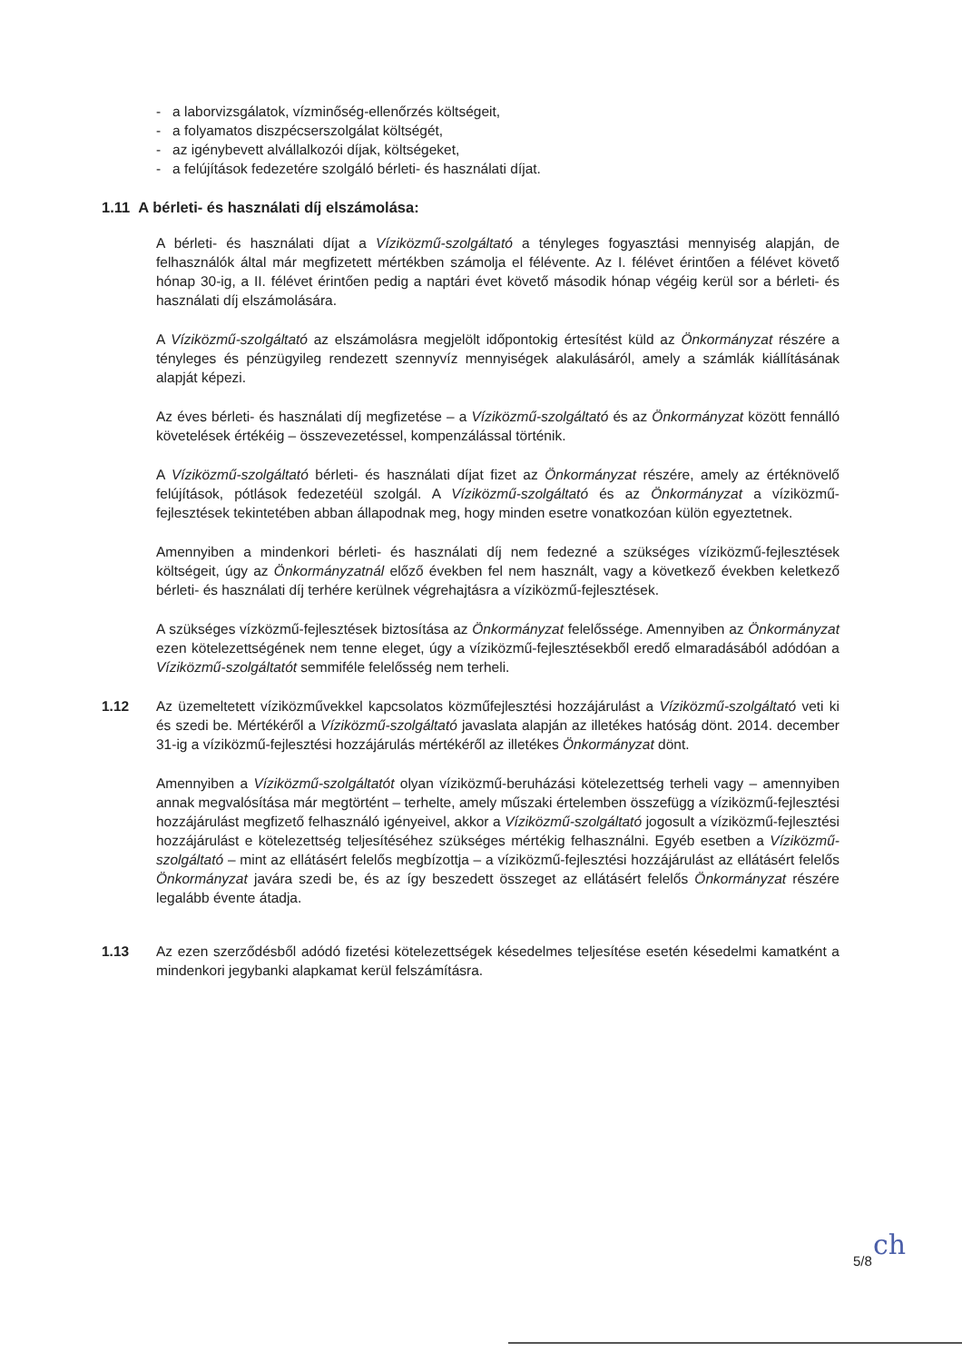- a laborvizsgálatok, vízminőség-ellenőrzés költségeit,
- a folyamatos diszpécserszolgálat költségét,
- az igénybevett alvállalkozói díjak, költségeket,
- a felújítások fedezetére szolgáló bérleti- és használati díjat.
1.11 A bérleti- és használati díj elszámolása:
A bérleti- és használati díjat a Víziközmű-szolgáltató a tényleges fogyasztási mennyiség alapján, de felhasználók által már megfizetett mértékben számolja el félévente. Az I. félévet érintően a félévet követő hónap 30-ig, a II. félévet érintően pedig a naptári évet követő második hónap végéig kerül sor a bérleti- és használati díj elszámolására.
A Víziközmű-szolgáltató az elszámolásra megjelölt időpontokig értesítést küld az Önkormányzat részére a tényleges és pénzügyileg rendezett szennyvíz mennyiségek alakulásáról, amely a számlák kiállításának alapját képezi.
Az éves bérleti- és használati díj megfizetése – a Víziközmű-szolgáltató és az Önkormányzat között fennálló követelések értékéig – összevezetéssel, kompenzálással történik.
A Víziközmű-szolgáltató bérleti- és használati díjat fizet az Önkormányzat részére, amely az értéknövelő felújítások, pótlások fedezetéül szolgál. A Víziközmű-szolgáltató és az Önkormányzat a víziközmű-fejlesztések tekintetében abban állapodnak meg, hogy minden esetre vonatkozóan külön egyeztetnek.
Amennyiben a mindenkori bérleti- és használati díj nem fedezné a szükséges víziközmű-fejlesztések költségeit, úgy az Önkormányzatnál előző években fel nem használt, vagy a következő években keletkező bérleti- és használati díj terhére kerülnek végrehajtásra a víziközmű-fejlesztések.
A szükséges vízközmű-fejlesztések biztosítása az Önkormányzat felelőssége. Amennyiben az Önkormányzat ezen kötelezettségének nem tenne eleget, úgy a víziközmű-fejlesztésekből eredő elmaradásából adódóan a Víziközmű-szolgáltatót semmiféle felelősség nem terheli.
1.12 Az üzemeltetett víziközművekkel kapcsolatos közműfejlesztési hozzájárulást a Víziközmű-szolgáltató veti ki és szedi be. Mértékéről a Víziközmű-szolgáltató javaslata alapján az illetékes hatóság dönt. 2014. december 31-ig a víziközmű-fejlesztési hozzájárulás mértékéről az illetékes Önkormányzat dönt.
Amennyiben a Víziközmű-szolgáltatót olyan víziközmű-beruházási kötelezettség terheli vagy – amennyiben annak megvalósítása már megtörtént – terhelte, amely műszaki értelemben összefügg a víziközmű-fejlesztési hozzájárulást megfizető felhasználó igényeivel, akkor a Víziközmű-szolgáltató jogosult a víziközmű-fejlesztési hozzájárulást e kötelezettség teljesítéséhez szükséges mértékig felhasználni. Egyéb esetben a Víziközmű-szolgáltató – mint az ellátásért felelős megbízottja – a víziközmű-fejlesztési hozzájárulást az ellátásért felelős Önkormányzat javára szedi be, és az így beszedett összeget az ellátásért felelős Önkormányzat részére legalább évente átadja.
1.13 Az ezen szerződésből adódó fizetési kötelezettségek késedelmes teljesítése esetén késedelmi kamatként a mindenkori jegybanki alapkamat kerül felszámításra.
5/8 ch